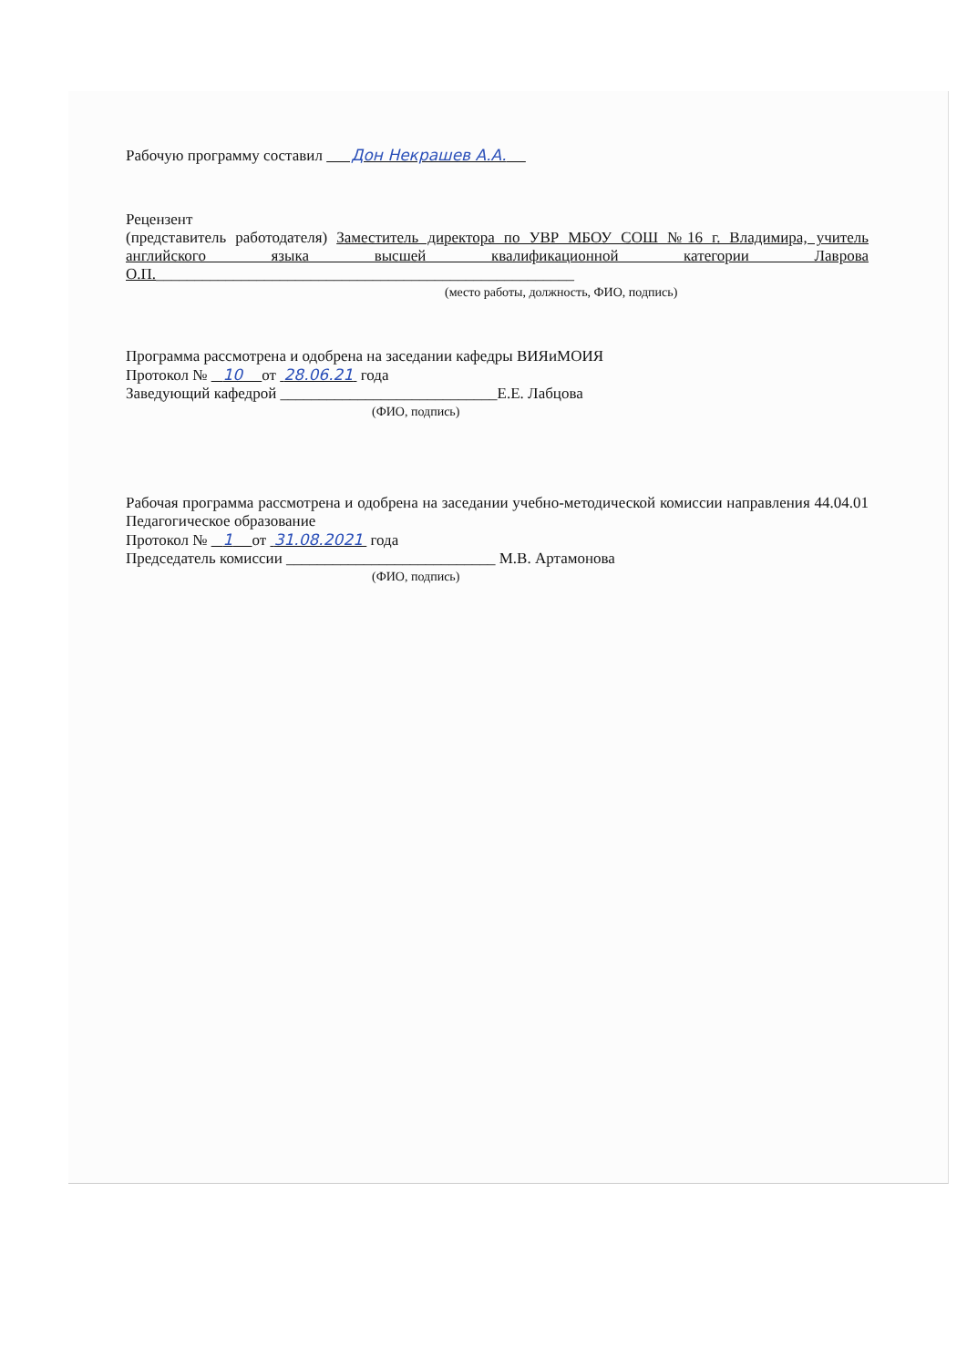Рабочую программу составил Дон Некрашев А.А.
Рецензент
(представитель работодателя) Заместитель директора по УВР МБОУ СОШ №16 г. Владимира, учитель английского языка высшей квалификационной категории Лаврова О.П.______________________________________________________
(место работы, должность, ФИО, подпись)
Программа рассмотрена и одобрена на заседании кафедры ВИЯиМОИЯ
Протокол № 10 от 28.06.21 года
Заведующий кафедрой ____________________________Е.Е. Лабцова
(ФИО, подпись)
Рабочая программа рассмотрена и одобрена на заседании учебно-методической комиссии направления 44.04.01 Педагогическое образование
Протокол № 1 от 31.08.2021 года
Председатель комиссии ___________________________ М.В. Артамонова
(ФИО, подпись)